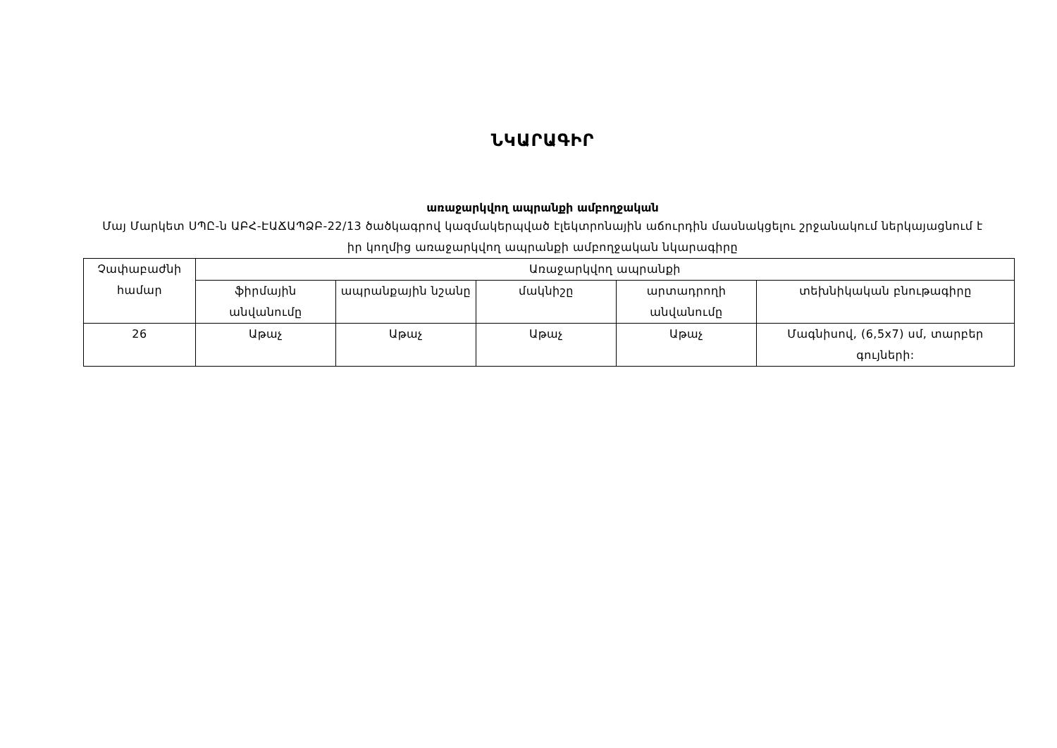ՆԿԱՐԱԳԻՐ
առաջարկվող ապրանքի ամբողջական
Մայ Մարկետ ՍՊԸ-ն ԱԲՀ-ԷԱՃԱՊՁԲ-22/13 ծածկագրով կազմակերպված էլեկտրոնային աճուրդին մասնակցելու շրջանակում ներկայացնում է իր կողմից առաջարկվող ապրանքի ամբողջական նկարագիրը
| Չափաբաժնի համար | Առաջարկվող ապրանքի | | | | |
| --- | --- | --- | --- | --- | --- |
| | ֆիրմային անվանումը | ապրանքային նշանը | մակնիշը | արտադրողի անվանումը | տեխնիկական բնութագիրը |
| 26 | Աթաչ | Աթաչ | Աթաչ | Աթաչ | Մագնիսով, (6,5x7) սմ, տարբեր գույների: |